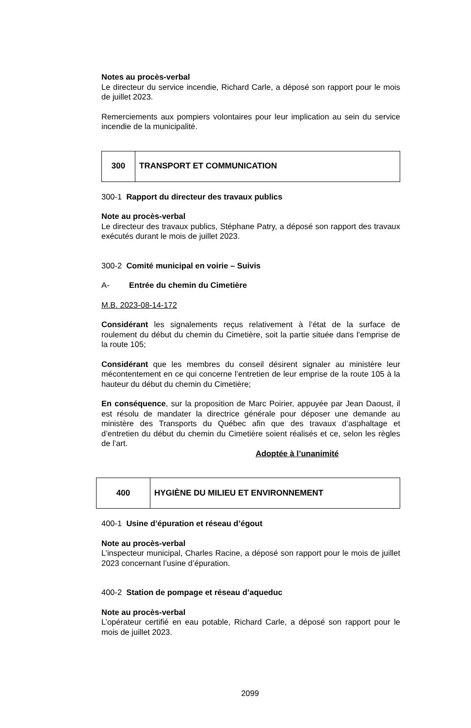Notes au procès-verbal
Le directeur du service incendie, Richard Carle, a déposé son rapport pour le mois de juillet 2023.
Remerciements aux pompiers volontaires pour leur implication au sein du service incendie de la municipalité.
| 300 | TRANSPORT ET COMMUNICATION |
300-1 Rapport du directeur des travaux publics
Note au procès-verbal
Le directeur des travaux publics, Stéphane Patry, a déposé son rapport des travaux exécutés durant le mois de juillet 2023.
300-2 Comité municipal en voirie – Suivis
A- Entrée du chemin du Cimetière
M.B. 2023-08-14-172
Considérant les signalements reçus relativement à l’état de la surface de roulement du début du chemin du Cimetière, soit la partie située dans l’emprise de la route 105;
Considérant que les membres du conseil désirent signaler au ministère leur mécontentement en ce qui concerne l’entretien de leur emprise de la route 105 à la hauteur du début du chemin du Cimetière;
En conséquence, sur la proposition de Marc Poirier, appuyée par Jean Daoust, il est résolu de mandater la directrice générale pour déposer une demande au ministère des Transports du Québec afin que des travaux d’asphaltage et d’entretien du début du chemin du Cimetière soient réalisés et ce, selon les règles de l’art.
Adoptée à l’unanimité
| 400 | HYGIÈNE DU MILIEU ET ENVIRONNEMENT |
400-1 Usine d’épuration et réseau d’égout
Note au procès-verbal
L’inspecteur municipal, Charles Racine, a déposé son rapport pour le mois de juillet 2023 concernant l’usine d’épuration.
400-2 Station de pompage et réseau d’aqueduc
Note au procès-verbal
L’opérateur certifié en eau potable, Richard Carle, a déposé son rapport pour le mois de juillet 2023.
2099